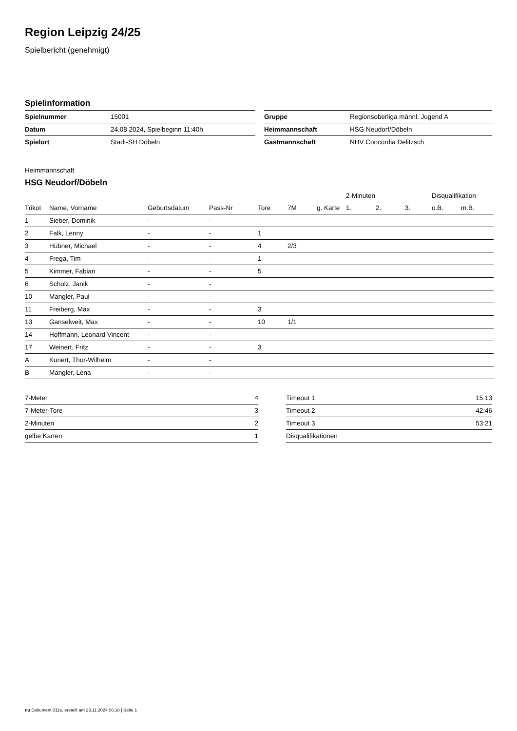Region Leipzig 24/25
Spielbericht (genehmigt)
Spielinformation
| Spielnummer | 15001 |
| Datum | 24.08.2024, Spielbeginn 11:40h |
| Spielort | Stadt-SH Döbeln |
| Gruppe | Regionsoberliga männl. Jugend A |
| Heimmannschaft | HSG Neudorf/Döbeln |
| Gastmannschaft | NHV Concordia Delitzsch |
Heimmannschaft
HSG Neudorf/Döbeln
| | | | | | | | 2-Minuten | | | Disqualifikation | |
| --- | --- | --- | --- | --- | --- | --- | --- | --- | --- | --- | --- |
| Trikot | Name, Vorname | Geburtsdatum | Pass-Nr | Tore | 7M | g. Karte | 1. | 2. | 3. | o.B. | m.B. |
| 1 | Sieber, Dominik | - | - | | | | | | | | |
| 2 | Falk, Lenny | - | - | 1 | | | | | | | |
| 3 | Hübner, Michael | - | - | 4 | 2/3 | | | | | | |
| 4 | Frega, Tim | - | - | 1 | | | | | | | |
| 5 | Kimmer, Fabian | - | - | 5 | | | | | | | |
| 6 | Scholz, Janik | - | - | | | | | | | | |
| 10 | Mangler, Paul | - | - | | | | | | | | |
| 11 | Freiberg, Max | - | - | 3 | | | | | | | |
| 13 | Ganselweit, Max | - | - | 10 | 1/1 | | | | | | |
| 14 | Hoffmann, Leonard Vincent | - | - | | | | | | | | |
| 17 | Weinert, Fritz | - | - | 3 | | | | | | | |
| A | Kunert, Thor-Wilhelm | - | - | | | | | | | | |
| B | Mangler, Lena | - | - | | | | | | | | |
| 7-Meter | 4 |
| 7-Meter-Tore | 3 |
| 2-Minuten | 2 |
| gelbe Karten | 1 |
| Timeout 1 | 15:13 |
| Timeout 2 | 42:46 |
| Timeout 3 | 53:21 |
| Disqualifikationen | |
nu.Dokument 011e, erstellt am 23.11.2024 06:18 | Seite 1